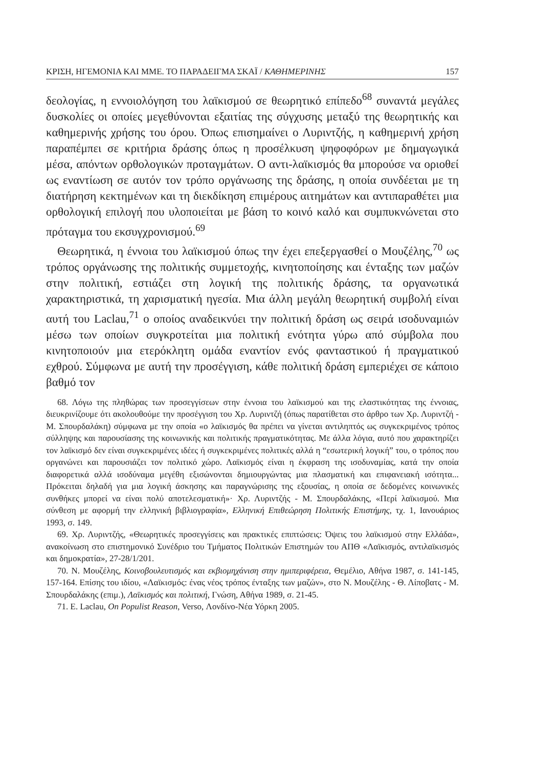ΚΡΙΣΗ, ΗΓΕΜΟΝΙΑ ΚΑΙ ΜΜΕ. ΤΟ ΠΑΡΑΔΕΙΓΜΑ ΣΚΑΪ / ΚΑΘΗΜΕΡΙΝΗΣ 157
δεολογίας, η εννοιολόγηση του λαϊκισμού σε θεωρητικό επίπεδο<sup>68</sup> συναντά μεγάλες δυσκολίες οι οποίες μεγεθύνονται εξαιτίας της σύγχυσης μεταξύ της θεωρητικής και καθημερινής χρήσης του όρου. Όπως επισημαίνει ο Λυριντζής, η καθημερινή χρήση παραπέμπει σε κριτήρια δράσης όπως η προσέλκυση ψηφοφόρων με δημαγωγικά μέσα, απόντων ορθολογικών προταγμάτων. Ο αντι-λαϊκισμός θα μπορούσε να οριοθεί ως εναντίωση σε αυτόν τον τρόπο οργάνωσης της δράσης, η οποία συνδέεται με τη διατήρηση κεκτημένων και τη διεκδίκηση επιμέρους αιτημάτων και αντιπαραθέτει μια ορθολογική επιλογή που υλοποιείται με βάση το κοινό καλό και συμπυκνώνεται στο πρόταγμα του εκσυγχρονισμού.<sup>69</sup>
Θεωρητικά, η έννοια του λαϊκισμού όπως την έχει επεξεργασθεί ο Μουζέλης,<sup>70</sup> ως τρόπος οργάνωσης της πολιτικής συμμετοχής, κινητοποίησης και ένταξης των μαζών στην πολιτική, εστιάζει στη λογική της πολιτικής δράσης, τα οργανωτικά χαρακτηριστικά, τη χαρισματική ηγεσία. Μια άλλη μεγάλη θεωρητική συμβολή είναι αυτή του Laclau,<sup>71</sup> ο οποίος αναδεικνύει την πολιτική δράση ως σειρά ισοδυναμιών μέσω των οποίων συγκροτείται μια πολιτική ενότητα γύρω από σύμβολα που κινητοποιούν μια ετερόκλητη ομάδα εναντίον ενός φανταστικού ή πραγματικού εχθρού. Σύμφωνα με αυτή την προσέγγιση, κάθε πολιτική δράση εμπεριέχει σε κάποιο βαθμό τον
68. Λόγω της πληθώρας των προσεγγίσεων στην έννοια του λαϊκισμού και της ελαστικότητας της έννοιας, διευκρινίζουμε ότι ακολουθούμε την προσέγγιση του Χρ. Λυριντζή (όπως παρατίθεται στο άρθρο των Χρ. Λυριντζή - Μ. Σπουρδαλάκη) σύμφωνα με την οποία «ο λαϊκισμός θα πρέπει να γίνεται αντιληπτός ως συγκεκριμένος τρόπος σύλληψης και παρουσίασης της κοινωνικής και πολιτικής πραγματικότητας. Με άλλα λόγια, αυτό που χαρακτηρίζει τον λαϊκισμό δεν είναι συγκεκριμένες ιδέες ή συγκεκριμένες πολιτικές αλλά η “εσωτερική λογική” του, ο τρόπος που οργανώνει και παρουσιάζει τον πολιτικό χώρο. Λαϊκισμός είναι η έκφραση της ισοδυναμίας, κατά την οποία διαφορετικά αλλά ισοδύναμα μεγέθη εξισώνονται δημιουργώντας μια πλασματική και επιφανειακή ισότητα... Πρόκειται δηλαδή για μια λογική άσκησης και παραγνώρισης της εξουσίας, η οποία σε δεδομένες κοινωνικές συνθήκες μπορεί να είναι πολύ αποτελεσματική»· Χρ. Λυριντζής - Μ. Σπουρδαλάκης, «Περί λαϊκισμού. Μια σύνθεση με αφορμή την ελληνική βιβλιογραφία», Ελληνική Επιθεώρηση Πολιτικής Επιστήμης, τχ. 1, Ιανουάριος 1993, σ. 149.
69. Χρ. Λυριντζής, «Θεωρητικές προσεγγίσεις και πρακτικές επιπτώσεις: Όψεις του λαϊκισμού στην Ελλάδα», ανακοίνωση στο επιστημονικό Συνέδριο του Τμήματος Πολιτικών Επιστημών του ΑΠΘ «Λαϊκισμός, αντιλαϊκισμός και δημοκρατία», 27-28/1/201.
70. Ν. Μουζέλης, Κοινοβουλευτισμός και εκβιομηχάνιση στην ημιπεριφέρεια, Θεμέλιο, Αθήνα 1987, σ. 141-145, 157-164. Επίσης του ιδίου, «Λαϊκισμός: ένας νέος τρόπος ένταξης των μαζών», στο Ν. Μουζέλης - Θ. Λίποβατς - Μ. Σπουρδαλάκης (επιμ.), Λαϊκισμός και πολιτική, Γνώση, Αθήνα 1989, σ. 21-45.
71. E. Laclau, On Populist Reason, Verso, Λονδίνο-Νέα Υόρκη 2005.